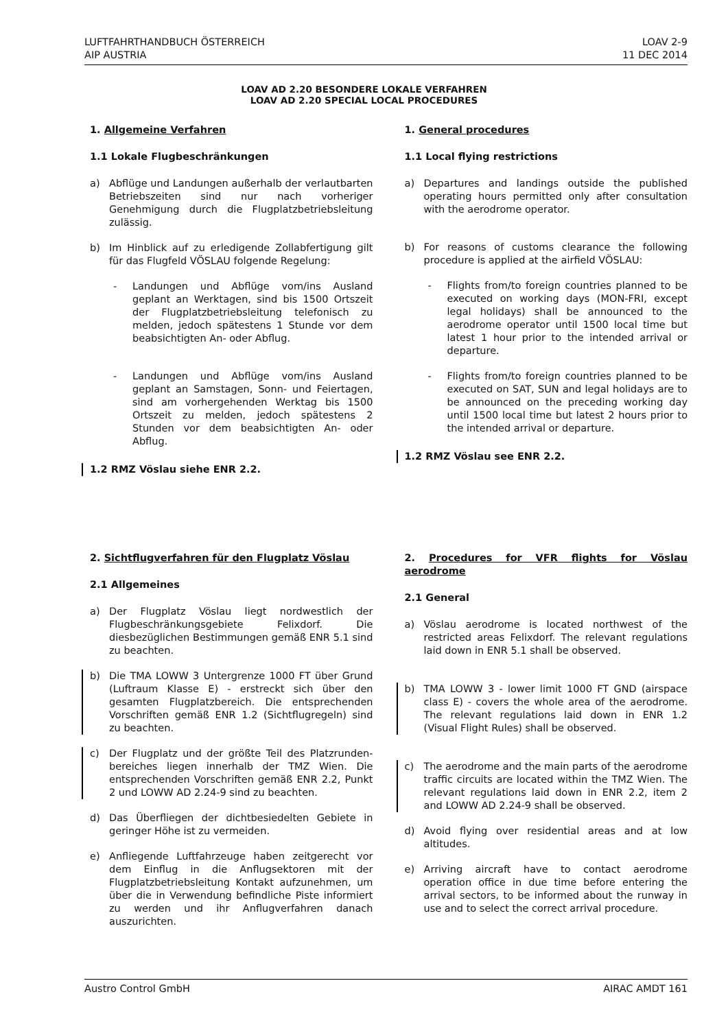LUFTFAHRTHANDBUCH ÖSTERREICH
AIP AUSTRIA
LOAV 2-9
11 DEC 2014
LOAV AD 2.20 BESONDERE LOKALE VERFAHREN
LOAV AD 2.20 SPECIAL LOCAL PROCEDURES
1. Allgemeine Verfahren
1.1 Lokale Flugbeschränkungen
a) Abflüge und Landungen außerhalb der verlautbarten Betriebszeiten sind nur nach vorheriger Genehmigung durch die Flugplatzbetriebsleitung zulässig.
b) Im Hinblick auf zu erledigende Zollabfertigung gilt für das Flugfeld VÖSLAU folgende Regelung:
- Landungen und Abflüge vom/ins Ausland geplant an Werktagen, sind bis 1500 Ortszeit der Flugplatzbetriebsleitung telefonisch zu melden, jedoch spätestens 1 Stunde vor dem beabsichtigten An- oder Abflug.
- Landungen und Abflüge vom/ins Ausland geplant an Samstagen, Sonn- und Feiertagen, sind am vorhergehenden Werktag bis 1500 Ortszeit zu melden, jedoch spätestens 2 Stunden vor dem beabsichtigten An- oder Abflug.
1.2 RMZ Vöslau siehe ENR 2.2.
1. General procedures
1.1 Local flying restrictions
a) Departures and landings outside the published operating hours permitted only after consultation with the aerodrome operator.
b) For reasons of customs clearance the following procedure is applied at the airfield VÖSLAU:
- Flights from/to foreign countries planned to be executed on working days (MON-FRI, except legal holidays) shall be announced to the aerodrome operator until 1500 local time but latest 1 hour prior to the intended arrival or departure.
- Flights from/to foreign countries planned to be executed on SAT, SUN and legal holidays are to be announced on the preceding working day until 1500 local time but latest 2 hours prior to the intended arrival or departure.
1.2 RMZ Vöslau see ENR 2.2.
2. Sichtflugverfahren für den Flugplatz Vöslau
2.1 Allgemeines
a) Der Flugplatz Vöslau liegt nordwestlich der Flugbeschränkungsgebiete Felixdorf. Die diesbezüglichen Bestimmungen gemäß ENR 5.1 sind zu beachten.
b) Die TMA LOWW 3 Untergrenze 1000 FT über Grund (Luftraum Klasse E) - erstreckt sich über den gesamten Flugplatzbereich. Die entsprechenden Vorschriften gemäß ENR 1.2 (Sichtflugregeln) sind zu beachten.
c) Der Flugplatz und der größte Teil des Platzrunden-bereiches liegen innerhalb der TMZ Wien. Die entsprechenden Vorschriften gemäß ENR 2.2, Punkt 2 und LOWW AD 2.24-9 sind zu beachten.
d) Das Überfliegen der dichtbesiedelten Gebiete in geringer Höhe ist zu vermeiden.
e) Anfliegende Luftfahrzeuge haben zeitgerecht vor dem Einflug in die Anflugsektoren mit der Flugplatzbetriebsleitung Kontakt aufzunehmen, um über die in Verwendung befindliche Piste informiert zu werden und ihr Anflugverfahren danach auszurichten.
2. Procedures for VFR flights for Vöslau aerodrome
2.1 General
a) Vöslau aerodrome is located northwest of the restricted areas Felixdorf. The relevant regulations laid down in ENR 5.1 shall be observed.
b) TMA LOWW 3 - lower limit 1000 FT GND (airspace class E) - covers the whole area of the aerodrome. The relevant regulations laid down in ENR 1.2 (Visual Flight Rules) shall be observed.
c) The aerodrome and the main parts of the aerodrome traffic circuits are located within the TMZ Wien. The relevant regulations laid down in ENR 2.2, item 2 and LOWW AD 2.24-9 shall be observed.
d) Avoid flying over residential areas and at low altitudes.
e) Arriving aircraft have to contact aerodrome operation office in due time before entering the arrival sectors, to be informed about the runway in use and to select the correct arrival procedure.
Austro Control GmbH AIRAC AMDT 161